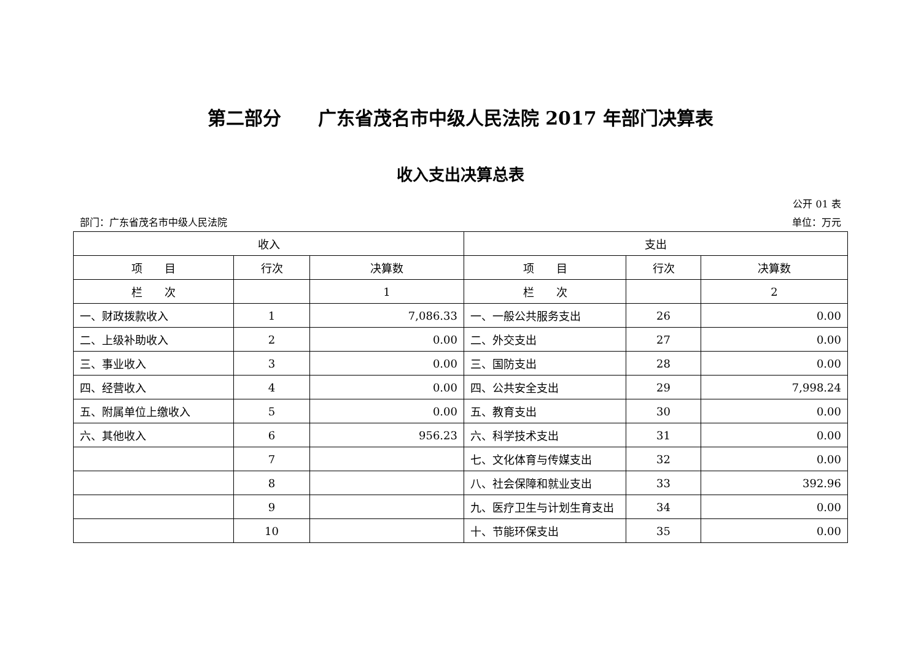第二部分　　广东省茂名市中级人民法院 2017 年部门决算表
收入支出决算总表
公开 01 表
部门：广东省茂名市中级人民法院 单位：万元
| 收入 | | | 支出 | | |
| --- | --- | --- | --- | --- | --- |
| 项 目 | 行次 | 决算数 | 项 目 | 行次 | 决算数 |
| 栏 次 | | 1 | 栏 次 | | 2 |
| 一、财政拨款收入 | 1 | 7,086.33 | 一、一般公共服务支出 | 26 | 0.00 |
| 二、上级补助收入 | 2 | 0.00 | 二、外交支出 | 27 | 0.00 |
| 三、事业收入 | 3 | 0.00 | 三、国防支出 | 28 | 0.00 |
| 四、经营收入 | 4 | 0.00 | 四、公共安全支出 | 29 | 7,998.24 |
| 五、附属单位上缴收入 | 5 | 0.00 | 五、教育支出 | 30 | 0.00 |
| 六、其他收入 | 6 | 956.23 | 六、科学技术支出 | 31 | 0.00 |
| | 7 | | 七、文化体育与传媒支出 | 32 | 0.00 |
| | 8 | | 八、社会保障和就业支出 | 33 | 392.96 |
| | 9 | | 九、医疗卫生与计划生育支出 | 34 | 0.00 |
| | 10 | | 十、节能环保支出 | 35 | 0.00 |